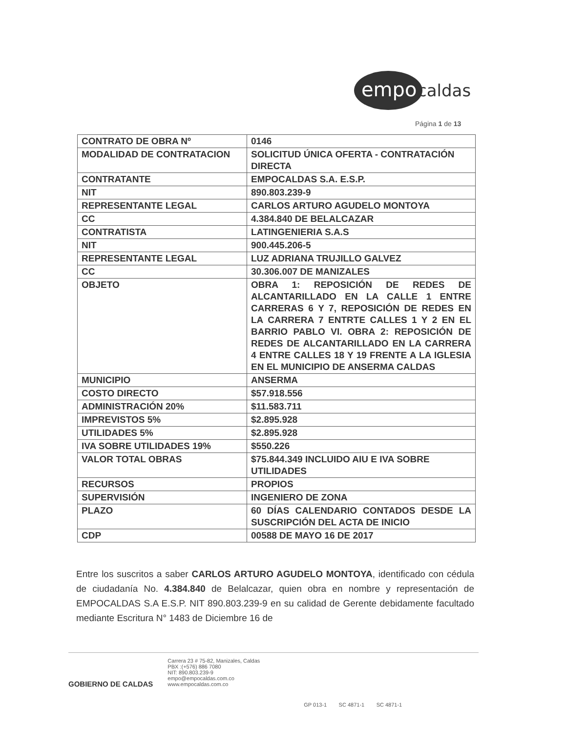empo
caldas
Página 1 de 13
| CONTRATO DE OBRA Nº | 0146 |
| MODALIDAD DE CONTRATACION | SOLICITUD ÚNICA OFERTA - CONTRATACIÓN DIRECTA |
| CONTRATANTE | EMPOCALDAS S.A. E.S.P. |
| NIT | 890.803.239-9 |
| REPRESENTANTE LEGAL | CARLOS ARTURO AGUDELO MONTOYA |
| CC | 4.384.840 DE BELALCAZAR |
| CONTRATISTA | LATINGENIERIA S.A.S |
| NIT | 900.445.206-5 |
| REPRESENTANTE LEGAL | LUZ ADRIANA TRUJILLO GALVEZ |
| CC | 30.306.007 DE MANIZALES |
| OBJETO | OBRA 1: REPOSICIÓN DE REDES DE ALCANTARILLADO EN LA CALLE 1 ENTRE CARRERAS 6 Y 7, REPOSICIÓN DE REDES EN LA CARRERA 7 ENTRTE CALLES 1 Y 2 EN EL BARRIO PABLO VI. OBRA 2: REPOSICIÓN DE REDES DE ALCANTARILLADO EN LA CARRERA 4 ENTRE CALLES 18 Y 19 FRENTE A LA IGLESIA EN EL MUNICIPIO DE ANSERMA CALDAS |
| MUNICIPIO | ANSERMA |
| COSTO DIRECTO | $57.918.556 |
| ADMINISTRACIÓN 20% | $11.583.711 |
| IMPREVISTOS 5% | $2.895.928 |
| UTILIDADES 5% | $2.895.928 |
| IVA SOBRE UTILIDADES 19% | $550.226 |
| VALOR TOTAL OBRAS | $75.844.349 INCLUIDO AIU E IVA SOBRE UTILIDADES |
| RECURSOS | PROPIOS |
| SUPERVISIÓN | INGENIERO DE ZONA |
| PLAZO | 60 DÍAS CALENDARIO CONTADOS DESDE LA SUSCRIPCIÓN DEL ACTA DE INICIO |
| CDP | 00588 DE MAYO 16 DE 2017 |
Entre los suscritos a saber CARLOS ARTURO AGUDELO MONTOYA, identificado con cédula de ciudadanía No. 4.384.840 de Belalcazar, quien obra en nombre y representación de EMPOCALDAS S.A E.S.P. NIT 890.803.239-9 en su calidad de Gerente debidamente facultado mediante Escritura N° 1483 de Diciembre 16 de
GOBIERNO DE CALDAS
Carrera 23 # 75-82, Manizales, Caldas
PBX :(+576) 886 7080
NIT: 890.803.239-9
empo@empocaldas.com.co
www.empocaldas.com.co
GP 013-1 SC 4871-1 SC 4871-1